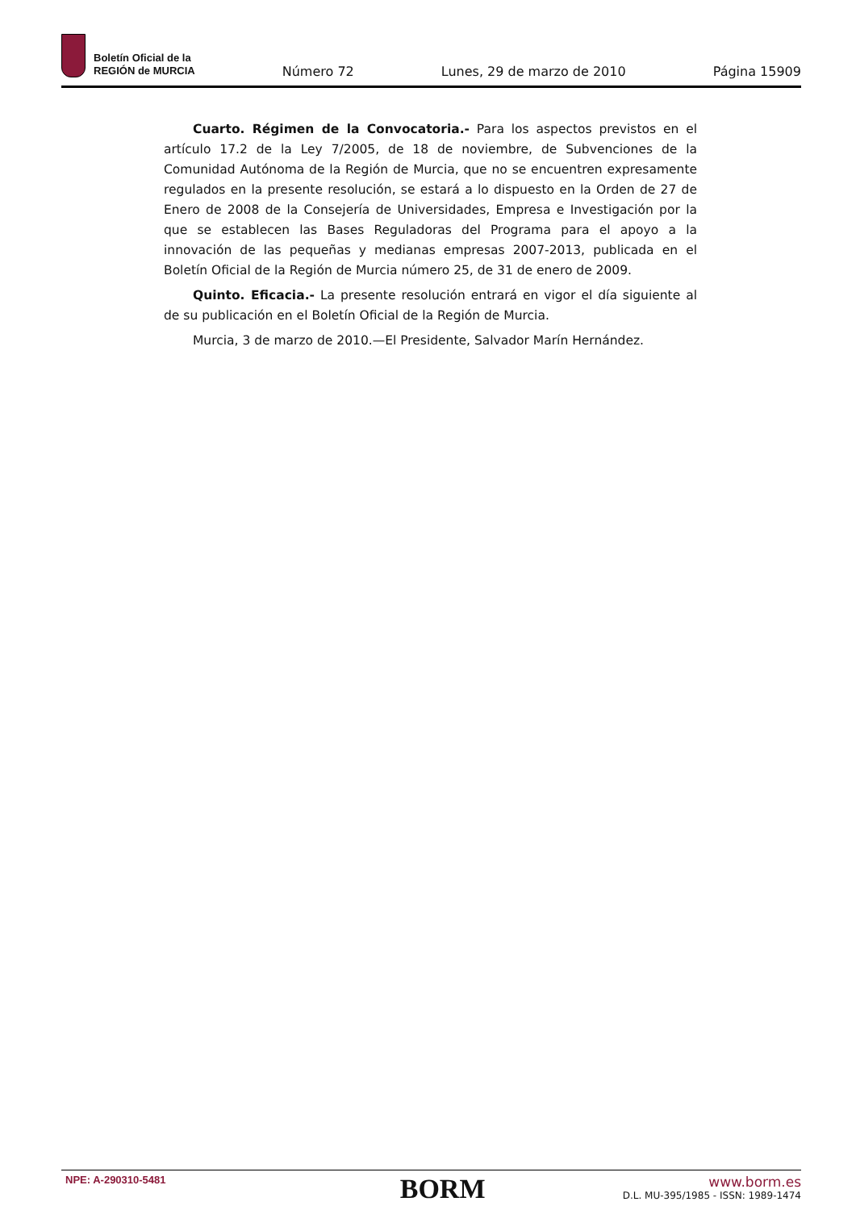Boletín Oficial de la
REGIÓN de MURCIA
Número 72
Lunes, 29 de marzo de 2010
Página 15909
Cuarto. Régimen de la Convocatoria.- Para los aspectos previstos en el artículo 17.2 de la Ley 7/2005, de 18 de noviembre, de Subvenciones de la Comunidad Autónoma de la Región de Murcia, que no se encuentren expresamente regulados en la presente resolución, se estará a lo dispuesto en la Orden de 27 de Enero de 2008 de la Consejería de Universidades, Empresa e Investigación por la que se establecen las Bases Reguladoras del Programa para el apoyo a la innovación de las pequeñas y medianas empresas 2007-2013, publicada en el Boletín Oficial de la Región de Murcia número 25, de 31 de enero de 2009.
Quinto. Eficacia.- La presente resolución entrará en vigor el día siguiente al de su publicación en el Boletín Oficial de la Región de Murcia.
Murcia, 3 de marzo de 2010.—El Presidente, Salvador Marín Hernández.
NPE: A-290310-5481
BORM
www.borm.es
D.L. MU-395/1985 - ISSN: 1989-1474